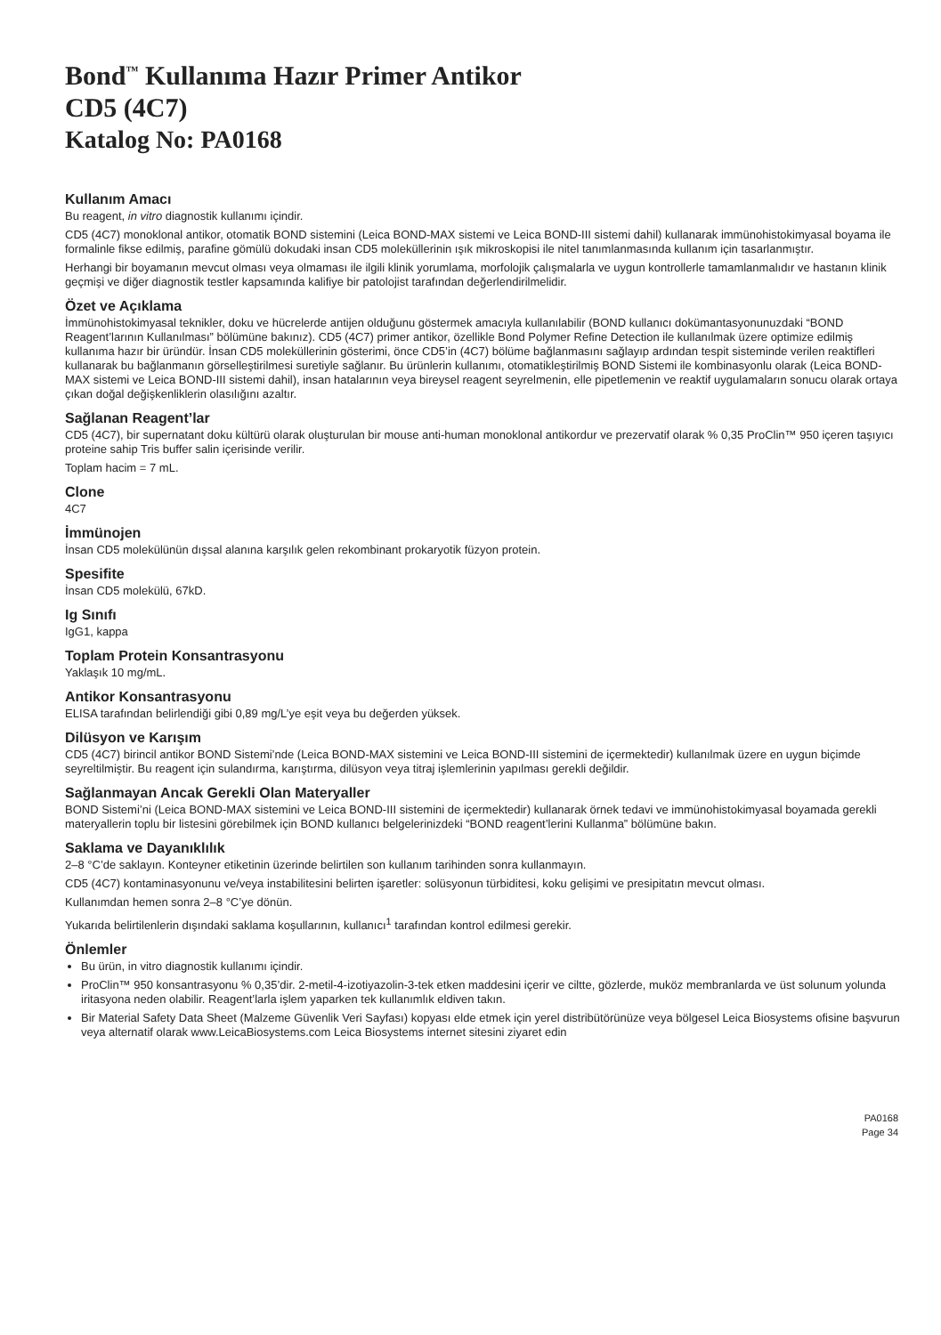Bond<sup>™</sup> Kullanıma Hazır Primer Antikor
CD5 (4C7)
Katalog No: PA0168
Kullanım Amacı
Bu reagent, in vitro diagnostik kullanımı içindir.
CD5 (4C7) monoklonal antikor, otomatik BOND sistemini (Leica BOND-MAX sistemi ve Leica BOND-III sistemi dahil) kullanarak immünohistokimyasal boyama ile formalinle fikse edilmiş, parafine gömülü dokudaki insan CD5 moleküllerinin ışık mikroskopisi ile nitel tanımlanmasında kullanım için tasarlanmıştır.
Herhangi bir boyamanın mevcut olması veya olmaması ile ilgili klinik yorumlama, morfolojik çalışmalarla ve uygun kontrollerle tamamlanmalıdır ve hastanın klinik geçmişi ve diğer diagnostik testler kapsamında kalifiye bir patolojist tarafından değerlendirilmelidir.
Özet ve Açıklama
İmmünohistokimyasal teknikler, doku ve hücrelerde antijen olduğunu göstermek amacıyla kullanılabilir (BOND kullanıcı dokümantasyonunuzdaki “BOND Reagent’larının Kullanılması” bölümüne bakınız). CD5 (4C7) primer antikor, özellikle Bond Polymer Refine Detection ile kullanılmak üzere optimize edilmiş kullanıma hazır bir üründür. İnsan CD5 moleküllerinin gösterimi, önce CD5’in (4C7) bölüme bağlanmasını sağlayıp ardından tespit sisteminde verilen reaktifleri kullanarak bu bağlanmanın görselleştirilmesi suretiyle sağlanır. Bu ürünlerin kullanımı, otomatikleştirilmiş BOND Sistemi ile kombinasyonlu olarak (Leica BOND-MAX sistemi ve Leica BOND-III sistemi dahil), insan hatalarının veya bireysel reagent seyrelmenin, elle pipetlemenin ve reaktif uygulamaların sonucu olarak ortaya çıkan doğal değişkenliklerin olasılığını azaltır.
Sağlanan Reagent’lar
CD5 (4C7), bir supernatant doku kültürü olarak oluşturulan bir mouse anti-human monoklonal antikordur ve prezervatif olarak % 0,35 ProClin™ 950 içeren taşıyıcı proteine sahip Tris buffer salin içerisinde verilir.
Toplam hacim = 7 mL.
Clone
4C7
İmmünojen
İnsan CD5 molekülünün dışsal alanına karşılık gelen rekombinant prokaryotik füzyon protein.
Spesifite
İnsan CD5 molekülü, 67kD.
Ig Sınıfı
IgG1, kappa
Toplam Protein Konsantrasyonu
Yaklaşık 10 mg/mL.
Antikor Konsantrasyonu
ELISA tarafından belirlendiği gibi 0,89 mg/L’ye eşit veya bu değerden yüksek.
Dilüsyon ve Karışım
CD5 (4C7) birincil antikor BOND Sistemi’nde (Leica BOND-MAX sistemini ve Leica BOND-III sistemini de içermektedir) kullanılmak üzere en uygun biçimde seyreltilmiştir. Bu reagent için sulandırma, karıştırma, dilüsyon veya titraj işlemlerinin yapılması gerekli değildir.
Sağlanmayan Ancak Gerekli Olan Materyaller
BOND Sistemi’ni (Leica BOND-MAX sistemini ve Leica BOND-III sistemini de içermektedir) kullanarak örnek tedavi ve immünohistokimyasal boyamada gerekli materyallerin toplu bir listesini görebilmek için BOND kullanıcı belgelerinizdeki “BOND reagent’lerini Kullanma” bölümüne bakın.
Saklama ve Dayanıklılık
2–8 °C’de saklayın. Konteyner etiketinin üzerinde belirtilen son kullanım tarihinden sonra kullanmayın.
CD5 (4C7) kontaminasyonunu ve/veya instabilitesini belirten işaretler: solüsyonun türbiditesi, koku gelişimi ve presipitatın mevcut olması.
Kullanımdan hemen sonra 2–8 °C’ye dönün.
Yukarıda belirtilenlerin dışındaki saklama koşullarının, kullanıcı<sup>1</sup> tarafından kontrol edilmesi gerekir.
Önlemler
Bu ürün, in vitro diagnostik kullanımı içindir.
ProClin™ 950 konsantrasyonu % 0,35’dir. 2-metil-4-izotiyazolin-3-tek etken maddesini içerir ve ciltte, gözlerde, muköz membranlarda ve üst solunum yolunda iritasyona neden olabilir. Reagent’larla işlem yaparken tek kullanımlık eldiven takın.
Bir Material Safety Data Sheet (Malzeme Güvenlik Veri Sayfası) kopyası elde etmek için yerel distribütörünüze veya bölgesel Leica Biosystems ofisine başvurun veya alternatif olarak www.LeicaBiosystems.com Leica Biosystems internet sitesini ziyaret edin
PA0168
Page 34